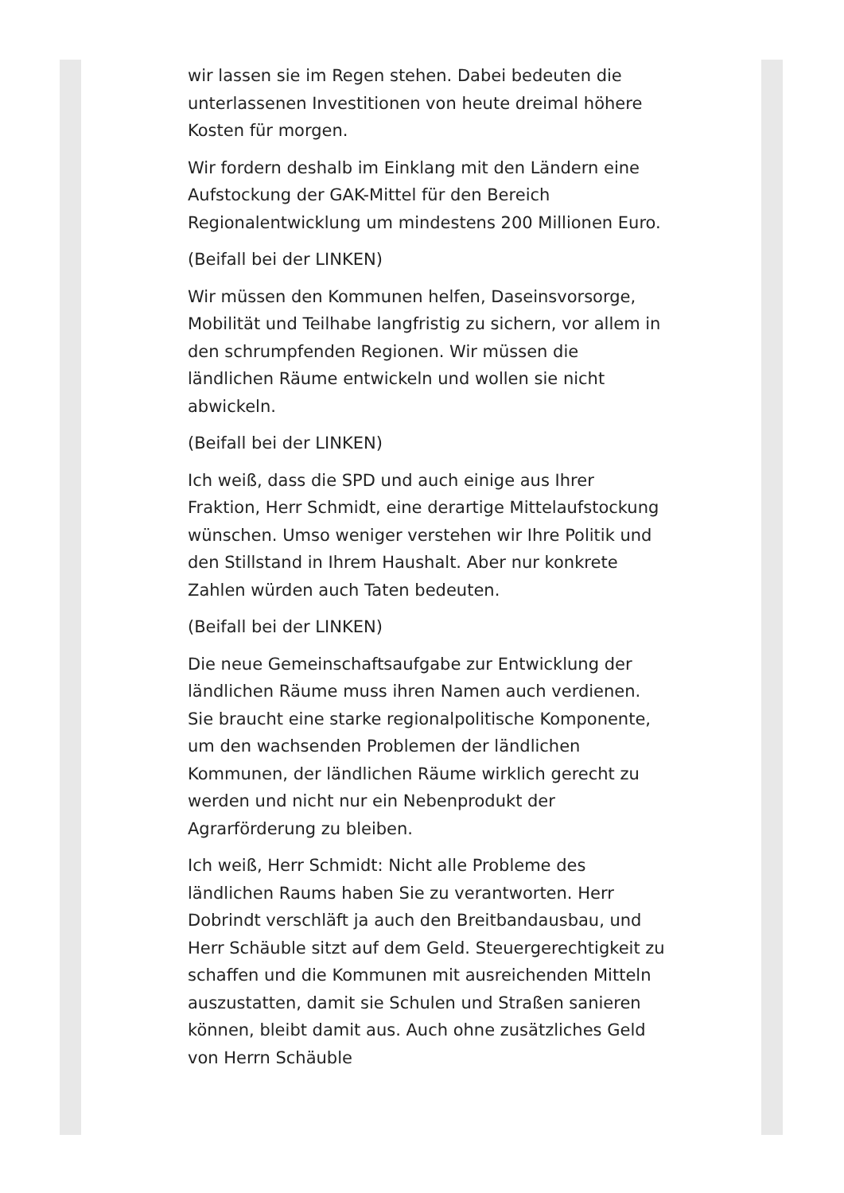wir lassen sie im Regen stehen. Dabei bedeuten die unterlassenen Investitionen von heute dreimal höhere Kosten für morgen.
Wir fordern deshalb im Einklang mit den Ländern eine Aufstockung der GAK-Mittel für den Bereich Regionalentwicklung um mindestens 200 Millionen Euro.
(Beifall bei der LINKEN)
Wir müssen den Kommunen helfen, Daseinsvorsorge, Mobilität und Teilhabe langfristig zu sichern, vor allem in den schrumpfenden Regionen. Wir müssen die ländlichen Räume entwickeln und wollen sie nicht abwickeln.
(Beifall bei der LINKEN)
Ich weiß, dass die SPD und auch einige aus Ihrer Fraktion, Herr Schmidt, eine derartige Mittelaufstockung wünschen. Umso weniger verstehen wir Ihre Politik und den Stillstand in Ihrem Haushalt. Aber nur konkrete Zahlen würden auch Taten bedeuten.
(Beifall bei der LINKEN)
Die neue Gemeinschaftsaufgabe zur Entwicklung der ländlichen Räume muss ihren Namen auch verdienen. Sie braucht eine starke regionalpolitische Komponente, um den wachsenden Problemen der ländlichen Kommunen, der ländlichen Räume wirklich gerecht zu werden und nicht nur ein Nebenprodukt der Agrarförderung zu bleiben.
Ich weiß, Herr Schmidt: Nicht alle Probleme des ländlichen Raums haben Sie zu verantworten. Herr Dobrindt verschläft ja auch den Breitbandausbau, und Herr Schäuble sitzt auf dem Geld. Steuergerechtigkeit zu schaffen und die Kommunen mit ausreichenden Mitteln auszustatten, damit sie Schulen und Straßen sanieren können, bleibt damit aus. Auch ohne zusätzliches Geld von Herrn Schäuble